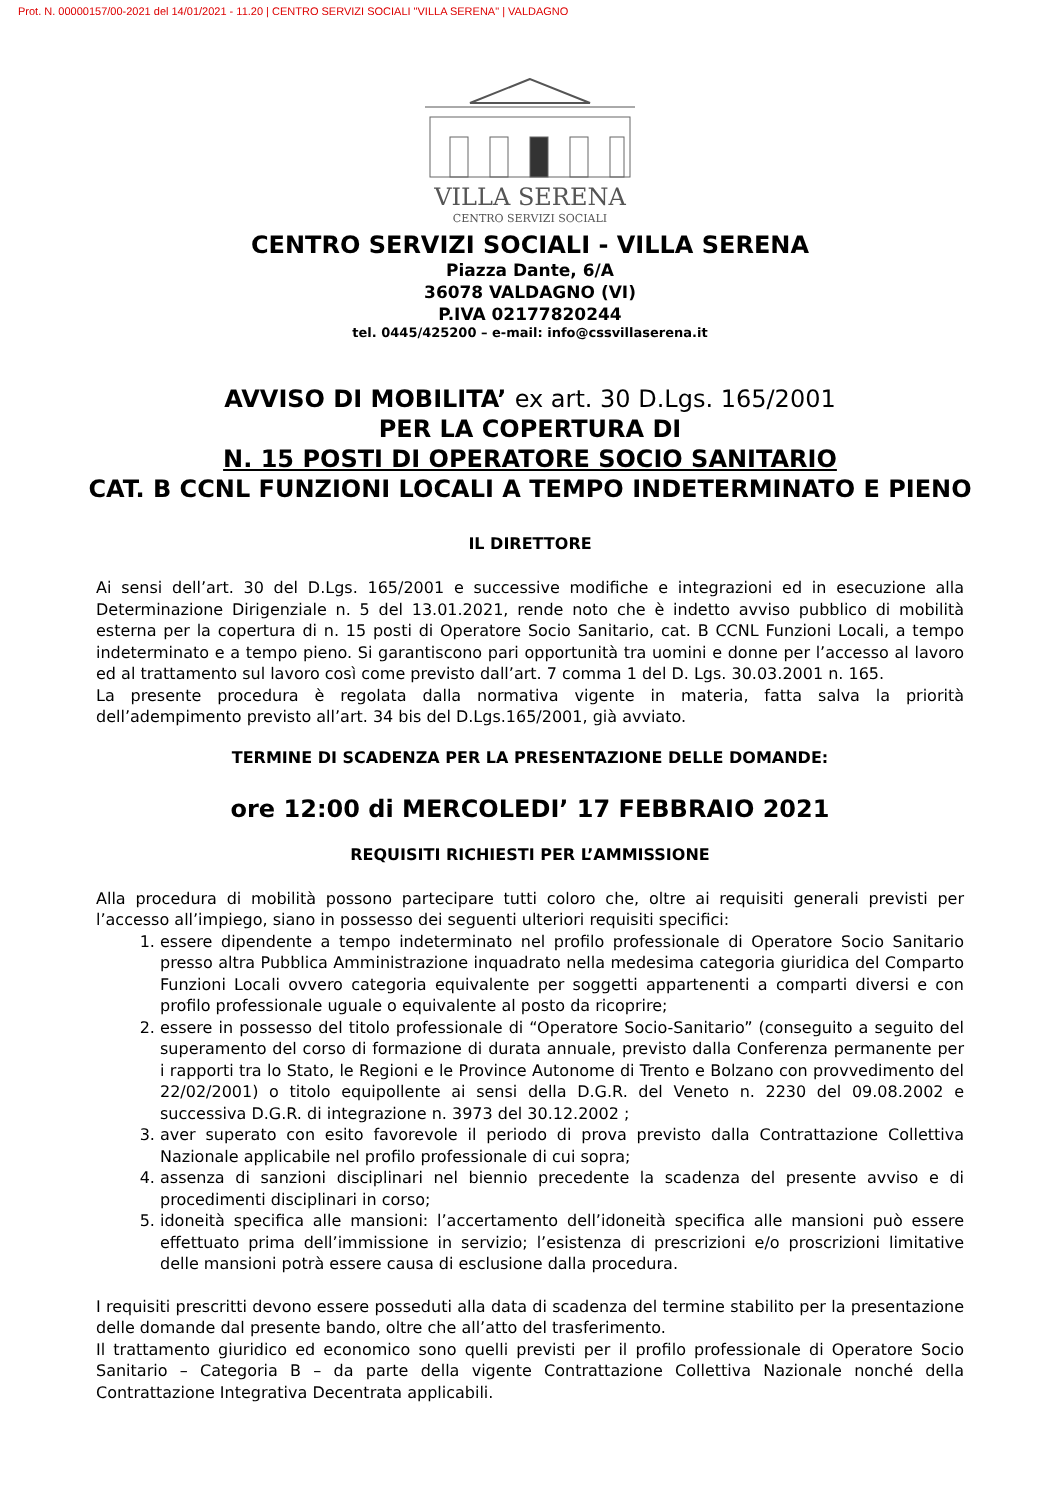Prot. N. 00000157/00-2021 del 14/01/2021 - 11.20 | CENTRO SERVIZI SOCIALI "VILLA SERENA" | VALDAGNO
VILLA SERENA
CENTRO SERVIZI SOCIALI
CENTRO SERVIZI SOCIALI - VILLA SERENA
Piazza Dante, 6/A
36078 VALDAGNO (VI)
P.IVA 02177820244
tel. 0445/425200 – e-mail: info@cssvillaserena.it
AVVISO DI MOBILITA’ ex art. 30 D.Lgs. 165/2001
PER LA COPERTURA DI
N. 15 POSTI DI OPERATORE SOCIO SANITARIO
CAT. B CCNL FUNZIONI LOCALI A TEMPO INDETERMINATO E PIENO
IL DIRETTORE
Ai sensi dell’art. 30 del D.Lgs. 165/2001 e successive modifiche e integrazioni ed in esecuzione alla Determinazione Dirigenziale n. 5 del 13.01.2021, rende noto che è indetto avviso pubblico di mobilità esterna per la copertura di n. 15 posti di Operatore Socio Sanitario, cat. B CCNL Funzioni Locali, a tempo indeterminato e a tempo pieno. Si garantiscono pari opportunità tra uomini e donne per l’accesso al lavoro ed al trattamento sul lavoro così come previsto dall’art. 7 comma 1 del D. Lgs. 30.03.2001 n. 165.
La presente procedura è regolata dalla normativa vigente in materia, fatta salva la priorità dell’adempimento previsto all’art. 34 bis del D.Lgs.165/2001, già avviato.
TERMINE DI SCADENZA PER LA PRESENTAZIONE DELLE DOMANDE:
ore 12:00 di MERCOLEDI’ 17 FEBBRAIO 2021
REQUISITI RICHIESTI PER L’AMMISSIONE
Alla procedura di mobilità possono partecipare tutti coloro che, oltre ai requisiti generali previsti per l’accesso all’impiego, siano in possesso dei seguenti ulteriori requisiti specifici:
1. essere dipendente a tempo indeterminato nel profilo professionale di Operatore Socio Sanitario presso altra Pubblica Amministrazione inquadrato nella medesima categoria giuridica del Comparto Funzioni Locali ovvero categoria equivalente per soggetti appartenenti a comparti diversi e con profilo professionale uguale o equivalente al posto da ricoprire;
2. essere in possesso del titolo professionale di “Operatore Socio-Sanitario” (conseguito a seguito del superamento del corso di formazione di durata annuale, previsto dalla Conferenza permanente per i rapporti tra lo Stato, le Regioni e le Province Autonome di Trento e Bolzano con provvedimento del 22/02/2001) o titolo equipollente ai sensi della D.G.R. del Veneto n. 2230 del 09.08.2002 e successiva D.G.R. di integrazione n. 3973 del 30.12.2002 ;
3. aver superato con esito favorevole il periodo di prova previsto dalla Contrattazione Collettiva Nazionale applicabile nel profilo professionale di cui sopra;
4. assenza di sanzioni disciplinari nel biennio precedente la scadenza del presente avviso e di procedimenti disciplinari in corso;
5. idoneità specifica alle mansioni: l’accertamento dell’idoneità specifica alle mansioni può essere effettuato prima dell’immissione in servizio; l’esistenza di prescrizioni e/o proscrizioni limitative delle mansioni potrà essere causa di esclusione dalla procedura.
I requisiti prescritti devono essere posseduti alla data di scadenza del termine stabilito per la presentazione delle domande dal presente bando, oltre che all’atto del trasferimento.
Il trattamento giuridico ed economico sono quelli previsti per il profilo professionale di Operatore Socio Sanitario – Categoria B – da parte della vigente Contrattazione Collettiva Nazionale nonché della Contrattazione Integrativa Decentrata applicabili.